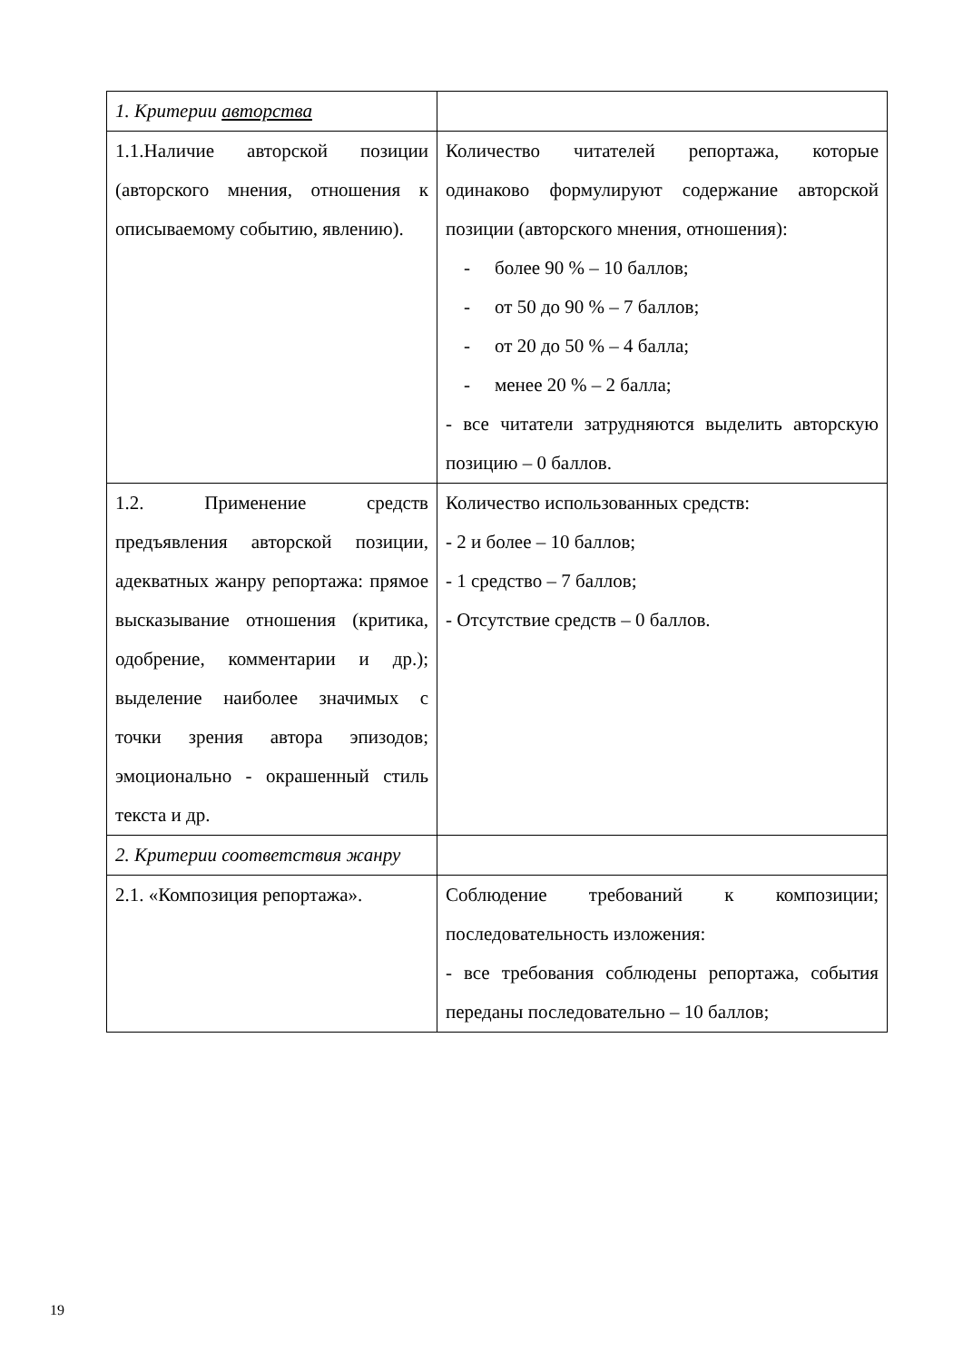| 1. Критерии авторства | |
| 1.1.Наличие авторской позиции (авторского мнения, отношения к описываемому событию, явлению). | Количество читателей репортажа, которые одинаково формулируют содержание авторской позиции (авторского мнения, отношения): - более 90 % – 10 баллов; - от 50 до 90 % – 7 баллов; - от 20 до 50 % – 4 балла; - менее 20 % – 2 балла; - все читатели затрудняются выделить авторскую позицию – 0 баллов. |
| 1.2. Применение средств предъявления авторской позиции, адекватных жанру репортажа: прямое высказывание отношения (критика, одобрение, комментарии и др.); выделение наиболее значимых с точки зрения автора эпизодов; эмоционально - окрашенный стиль текста и др. | Количество использованных средств: - 2 и более – 10 баллов; - 1 средство – 7 баллов; - Отсутствие средств – 0 баллов. |
| 2. Критерии соответствия жанру | |
| 2.1. «Композиция репортажа». | Соблюдение требований к композиции; последовательность изложения: - все требования соблюдены репортажа, события переданы последовательно – 10 баллов; |
19